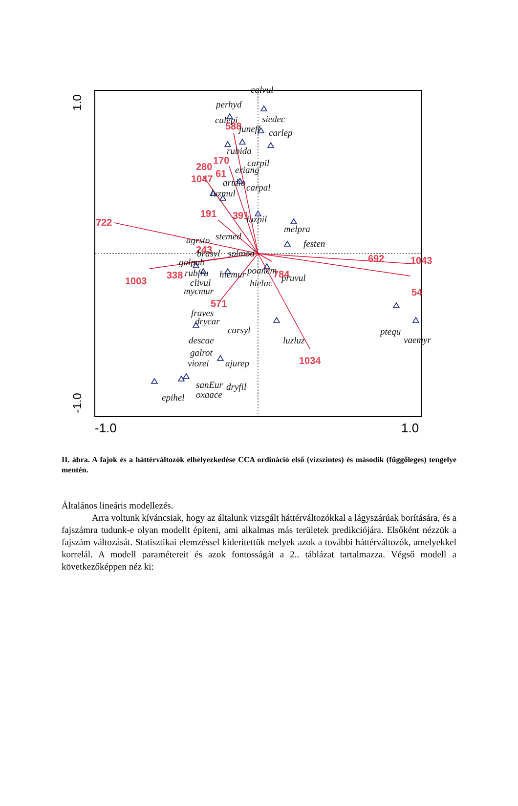1.0
-1.0
-1.0
1.0
722
1003
338
1047
280
170
588
61
191
391
243
784
692
1043
54
1034
571
calvul
perhyd
calepi
siedec
juneff
carlep
rubida
carpil
eriang
artdio
carpal
luzmul
luzpil
melpra
stemed
agrsto
festen
brasyl
solmod
galpub
poanem
rubfru
hiemur
pruvul
clivul
hielac
mycmur
fraves
drycar
carsyl
luzluz
ptequ
vaemyr
descae
galrot
viorei
ajurep
sanEur
dryfil
epihel
oxaace
II. ábra. A fajok és a háttérváltozók elhelyezkedése CCA ordináció első (vízszintes) és második (függőleges) tengelye mentén.
Általános lineáris modellezés.
Arra voltunk kíváncsiak, hogy az általunk vizsgált háttérváltozókkal a lágyszárúak borítására, és a fajszámra tudunk-e olyan modellt építeni, ami alkalmas más területek predikciójára. Elsőként nézzük a fajszám változását. Statisztikai elemzéssel kiderítettük melyek azok a további háttérváltozók, amelyekkel korrelál. A modell paramétereit és azok fontosságát a 2.. táblázat tartalmazza. Végső modell a következőképpen néz ki: